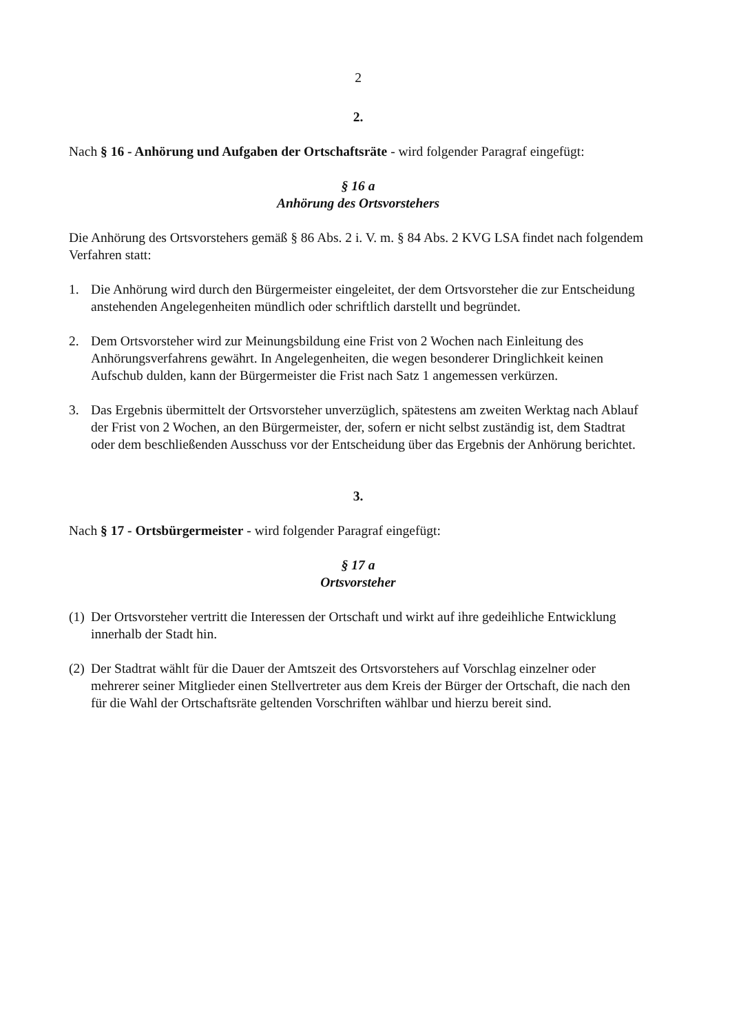2
2.
Nach § 16 - Anhörung und Aufgaben der Ortschaftsräte - wird folgender Paragraf eingefügt:
§ 16 a
Anhörung des Ortsvorstehers
Die Anhörung des Ortsvorstehers gemäß § 86 Abs. 2 i. V. m. § 84 Abs. 2 KVG LSA findet nach folgendem Verfahren statt:
1. Die Anhörung wird durch den Bürgermeister eingeleitet, der dem Ortsvorsteher die zur Entscheidung anstehenden Angelegenheiten mündlich oder schriftlich darstellt und begründet.
2. Dem Ortsvorsteher wird zur Meinungsbildung eine Frist von 2 Wochen nach Einleitung des Anhörungsverfahrens gewährt. In Angelegenheiten, die wegen besonderer Dringlichkeit keinen Aufschub dulden, kann der Bürgermeister die Frist nach Satz 1 angemessen verkürzen.
3. Das Ergebnis übermittelt der Ortsvorsteher unverzüglich, spätestens am zweiten Werktag nach Ablauf der Frist von 2 Wochen, an den Bürgermeister, der, sofern er nicht selbst zuständig ist, dem Stadtrat oder dem beschließenden Ausschuss vor der Entscheidung über das Ergebnis der Anhörung berichtet.
3.
Nach § 17 - Ortsbürgermeister - wird folgender Paragraf eingefügt:
§ 17 a
Ortsvorsteher
(1) Der Ortsvorsteher vertritt die Interessen der Ortschaft und wirkt auf ihre gedeihliche Entwicklung innerhalb der Stadt hin.
(2) Der Stadtrat wählt für die Dauer der Amtszeit des Ortsvorstehers auf Vorschlag einzelner oder mehrerer seiner Mitglieder einen Stellvertreter aus dem Kreis der Bürger der Ortschaft, die nach den für die Wahl der Ortschaftsräte geltenden Vorschriften wählbar und hierzu bereit sind.